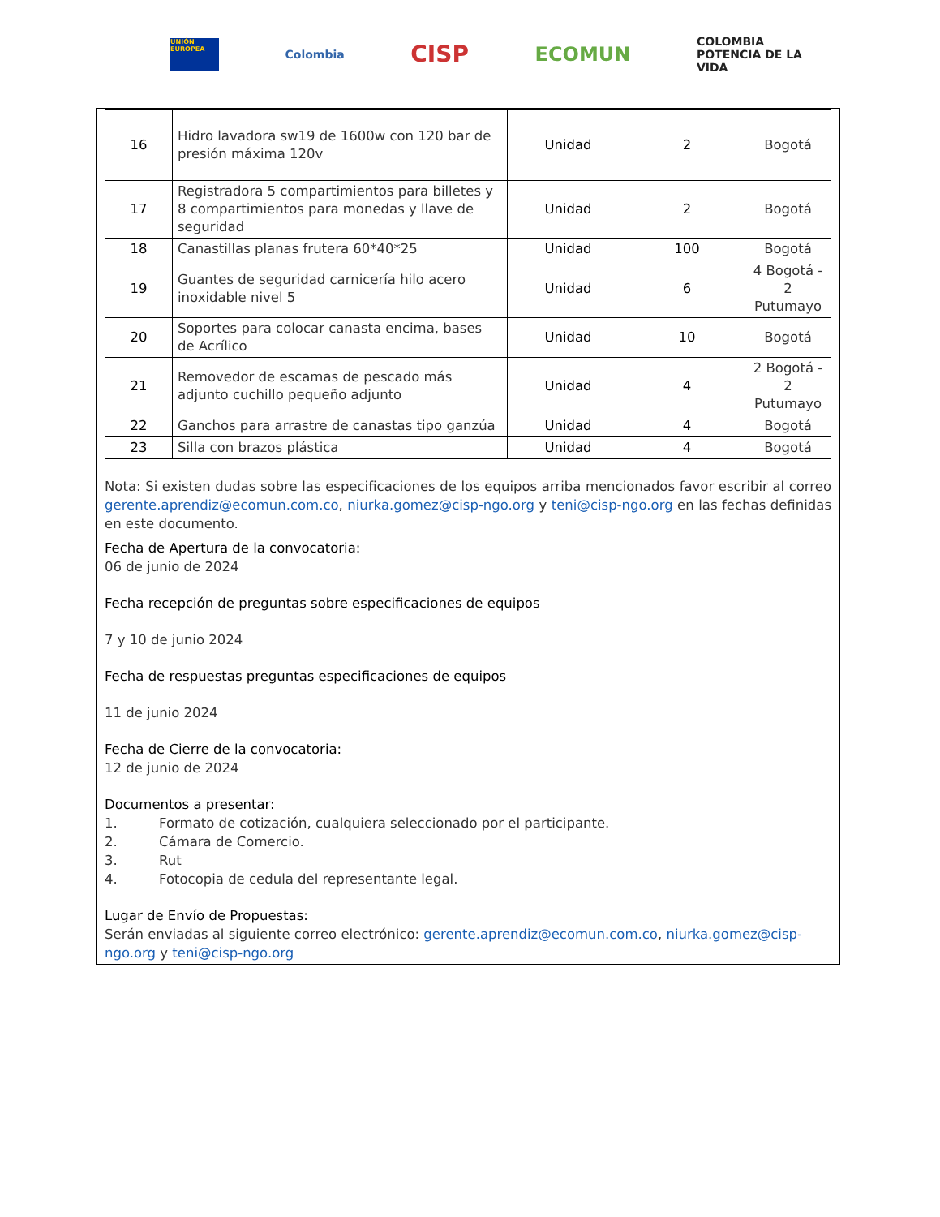UNIÓN EUROPEA
Colombia
CISP
ECOMUN
COLOMBIA
POTENCIA DE LA
VIDA
| 16 | Hidro lavadora sw19 de 1600w con 120 bar de presión máxima 120v | Unidad | 2 | Bogotá |
| 17 | Registradora 5 compartimientos para billetes y 8 compartimientos para monedas y llave de seguridad | Unidad | 2 | Bogotá |
| 18 | Canastillas planas frutera 60*40*25 | Unidad | 100 | Bogotá |
| 19 | Guantes de seguridad carnicería hilo acero inoxidable nivel 5 | Unidad | 6 | 4 Bogotá - 2 Putumayo |
| 20 | Soportes para colocar canasta encima, bases de Acrílico | Unidad | 10 | Bogotá |
| 21 | Removedor de escamas de pescado más adjunto cuchillo pequeño adjunto | Unidad | 4 | 2 Bogotá - 2 Putumayo |
| 22 | Ganchos para arrastre de canastas tipo ganzúa | Unidad | 4 | Bogotá |
| 23 | Silla con brazos plástica | Unidad | 4 | Bogotá |
Nota: Si existen dudas sobre las especificaciones de los equipos arriba mencionados favor escribir al correo gerente.aprendiz@ecomun.com.co, niurka.gomez@cisp-ngo.org y teni@cisp-ngo.org en las fechas definidas en este documento.
Fecha de Apertura de la convocatoria:
06 de junio de 2024
Fecha recepción de preguntas sobre especificaciones de equipos
7 y 10 de junio 2024
Fecha de respuestas preguntas especificaciones de equipos
11 de junio 2024
Fecha de Cierre de la convocatoria:
12 de junio de 2024
Documentos a presentar:
1. Formato de cotización, cualquiera seleccionado por el participante.
2. Cámara de Comercio.
3. Rut
4. Fotocopia de cedula del representante legal.
Lugar de Envío de Propuestas:
Serán enviadas al siguiente correo electrónico: gerente.aprendiz@ecomun.com.co, niurka.gomez@cisp-ngo.org y teni@cisp-ngo.org